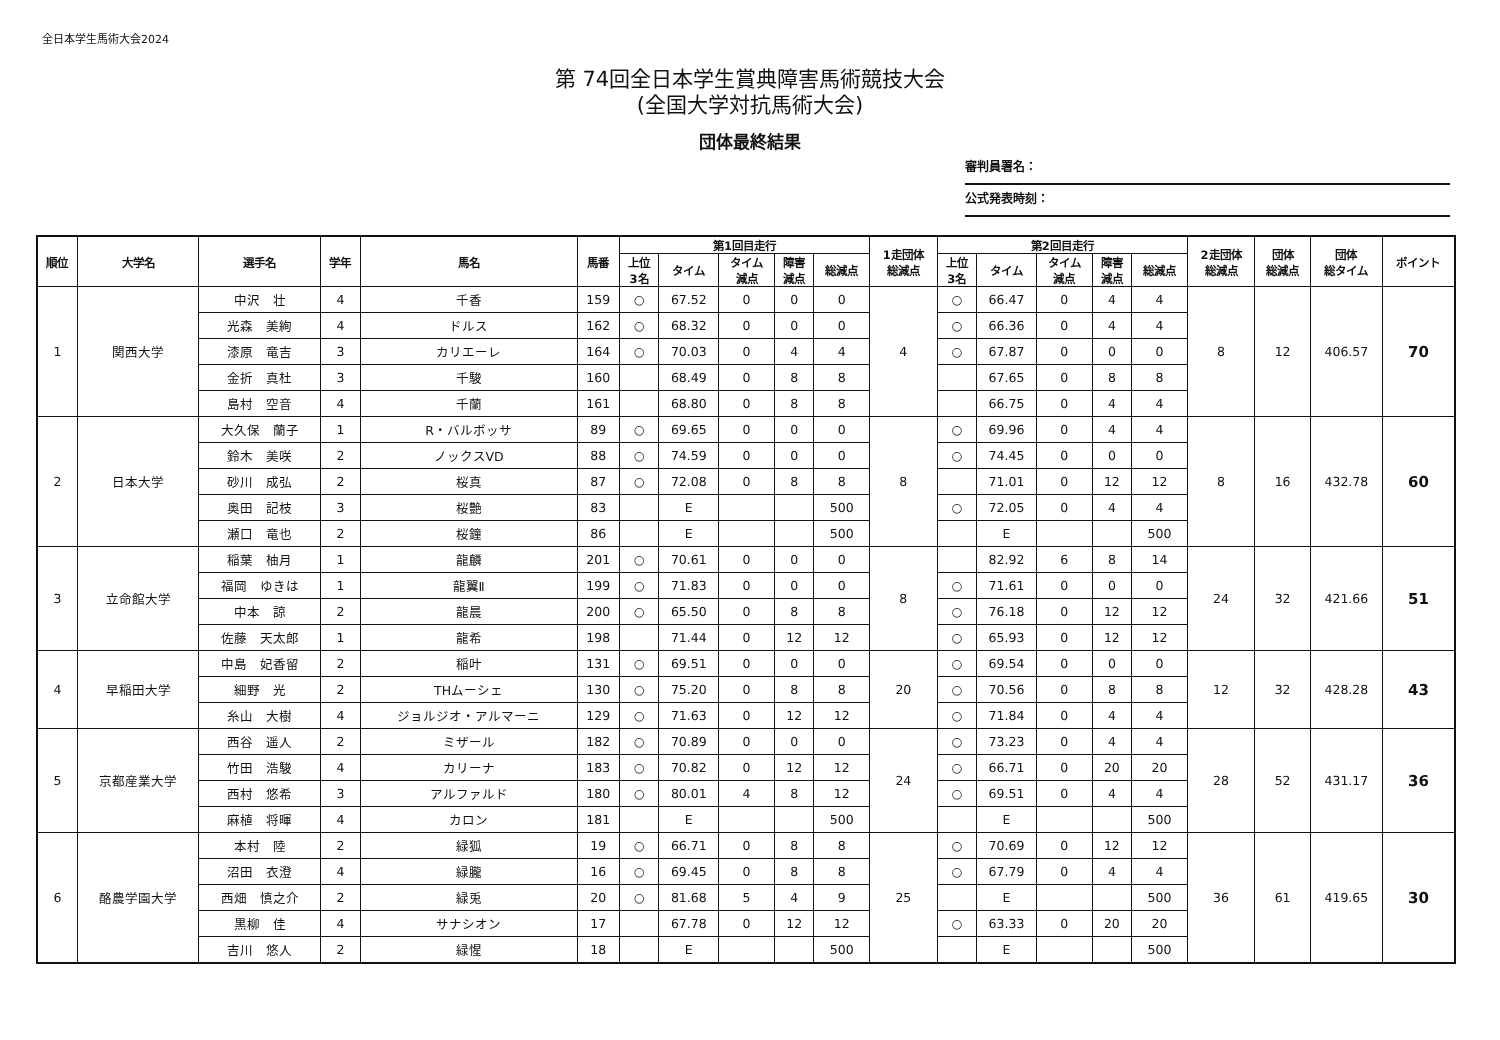全日本学生馬術大会2024
第 74回全日本学生賞典障害馬術競技大会
(全国大学対抗馬術大会)
団体最終結果
審判員署名：
公式発表時刻：
| 順位 | 大学名 | 選手名 | 学年 | 馬名 | 馬番 | 第1回目走行 | | | | | 1走団体 総減点 | 第2回目走行 | | | | | 2走団体 総減点 | 団体 総減点 | 団体 総タイム | ポイント |
| --- | --- | --- | --- | --- | --- | --- | --- | --- | --- | --- | --- | --- | --- | --- | --- | --- | --- | --- | --- | --- |
| | | | | | | 上位 3名 | タイム | タイム 減点 | 障害 減点 | 総減点 | | 上位 3名 | タイム | タイム 減点 | 障害 減点 | 総減点 | | | | |
| 1 | 関西大学 | 中沢 壮 | 4 | 千香 | 159 | ○ | 67.52 | 0 | 0 | 0 | 4 | ○ | 66.47 | 0 | 4 | 4 | 8 | 12 | 406.57 | 70 |
| | | 光森 美絢 | 4 | ドルス | 162 | ○ | 68.32 | 0 | 0 | 0 | | ○ | 66.36 | 0 | 4 | 4 | | | | |
| | | 漆原 竜吉 | 3 | カリエーレ | 164 | ○ | 70.03 | 0 | 4 | 4 | | ○ | 67.87 | 0 | 0 | 0 | | | | |
| | | 金折 真杜 | 3 | 千駿 | 160 | | 68.49 | 0 | 8 | 8 | | | 67.65 | 0 | 8 | 8 | | | | |
| | | 島村 空音 | 4 | 千蘭 | 161 | | 68.80 | 0 | 8 | 8 | | | 66.75 | 0 | 4 | 4 | | | | |
| 2 | 日本大学 | 大久保 蘭子 | 1 | R・バルボッサ | 89 | ○ | 69.65 | 0 | 0 | 0 | 8 | ○ | 69.96 | 0 | 4 | 4 | 8 | 16 | 432.78 | 60 |
| | | 鈴木 美咲 | 2 | ノックスVD | 88 | ○ | 74.59 | 0 | 0 | 0 | | ○ | 74.45 | 0 | 0 | 0 | | | | |
| | | 砂川 成弘 | 2 | 桜真 | 87 | ○ | 72.08 | 0 | 8 | 8 | | | 71.01 | 0 | 12 | 12 | | | | |
| | | 奥田 記枝 | 3 | 桜艶 | 83 | | E | | | 500 | | ○ | 72.05 | 0 | 4 | 4 | | | | |
| | | 瀬口 竜也 | 2 | 桜鐘 | 86 | | E | | | 500 | | | E | | | 500 | | | | |
| 3 | 立命館大学 | 稲葉 柚月 | 1 | 龍麟 | 201 | ○ | 70.61 | 0 | 0 | 0 | 8 | | 82.92 | 6 | 8 | 14 | 24 | 32 | 421.66 | 51 |
| | | 福岡 ゆきは | 1 | 龍翼Ⅱ | 199 | ○ | 71.83 | 0 | 0 | 0 | | ○ | 71.61 | 0 | 0 | 0 | | | | |
| | | 中本 諒 | 2 | 龍晨 | 200 | ○ | 65.50 | 0 | 8 | 8 | | ○ | 76.18 | 0 | 12 | 12 | | | | |
| | | 佐藤 天太郎 | 1 | 龍希 | 198 | | 71.44 | 0 | 12 | 12 | | ○ | 65.93 | 0 | 12 | 12 | | | | |
| 4 | 早稲田大学 | 中島 妃香留 | 2 | 稲叶 | 131 | ○ | 69.51 | 0 | 0 | 0 | 20 | ○ | 69.54 | 0 | 0 | 0 | 12 | 32 | 428.28 | 43 |
| | | 細野 光 | 2 | THムーシェ | 130 | ○ | 75.20 | 0 | 8 | 8 | | ○ | 70.56 | 0 | 8 | 8 | | | | |
| | | 糸山 大樹 | 4 | ジョルジオ・アルマーニ | 129 | ○ | 71.63 | 0 | 12 | 12 | | ○ | 71.84 | 0 | 4 | 4 | | | | |
| 5 | 京都産業大学 | 西谷 遥人 | 2 | ミザール | 182 | ○ | 70.89 | 0 | 0 | 0 | 24 | ○ | 73.23 | 0 | 4 | 4 | 28 | 52 | 431.17 | 36 |
| | | 竹田 浩駿 | 4 | カリーナ | 183 | ○ | 70.82 | 0 | 12 | 12 | | ○ | 66.71 | 0 | 20 | 20 | | | | |
| | | 西村 悠希 | 3 | アルファルド | 180 | ○ | 80.01 | 4 | 8 | 12 | | ○ | 69.51 | 0 | 4 | 4 | | | | |
| | | 麻植 将暉 | 4 | カロン | 181 | | E | | | 500 | | | E | | | 500 | | | | |
| 6 | 酪農学園大学 | 本村 陸 | 2 | 緑狐 | 19 | ○ | 66.71 | 0 | 8 | 8 | 25 | ○ | 70.69 | 0 | 12 | 12 | 36 | 61 | 419.65 | 30 |
| | | 沼田 衣澄 | 4 | 緑朧 | 16 | ○ | 69.45 | 0 | 8 | 8 | | ○ | 67.79 | 0 | 4 | 4 | | | | |
| | | 西畑 慎之介 | 2 | 緑兎 | 20 | ○ | 81.68 | 5 | 4 | 9 | | | E | | | 500 | | | | |
| | | 黒柳 佳 | 4 | サナシオン | 17 | | 67.78 | 0 | 12 | 12 | | ○ | 63.33 | 0 | 20 | 20 | | | | |
| | | 吉川 悠人 | 2 | 緑惺 | 18 | | E | | | 500 | | | E | | | 500 | | | | |